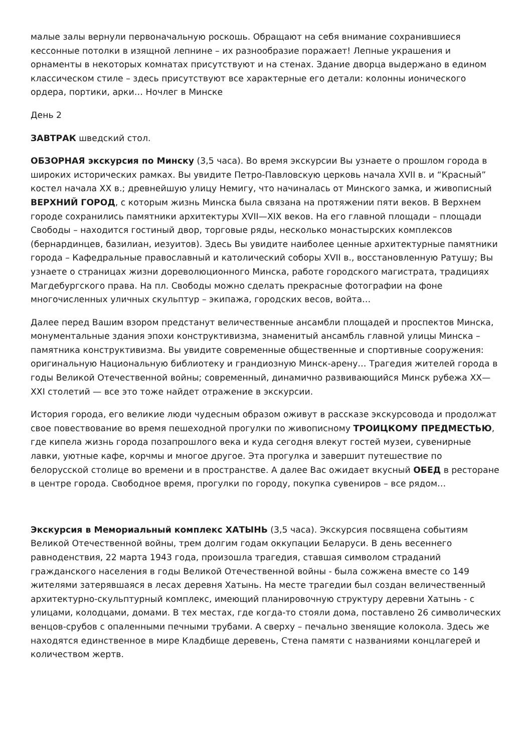малые залы вернули первоначальную роскошь. Обращают на себя внимание сохранившиеся кессонные потолки в изящной лепнине – их разнообразие поражает! Лепные украшения и орнаменты в некоторых комнатах присутствуют и на стенах. Здание дворца выдержано в едином классическом стиле – здесь присутствуют все характерные его детали: колонны ионического ордера, портики, арки… Ночлег в Минске
День 2
ЗАВТРАК шведский стол.
ОБЗОРНАЯ экскурсия по Минску (3,5 часа). Во время экскурсии Вы узнаете о прошлом города в широких исторических рамках. Вы увидите Петро-Павловскую церковь начала XVII в. и “Красный” костел начала XX в.; древнейшую улицу Немигу, что начиналась от Минского замка, и живописный ВЕРХНИЙ ГОРОД, с которым жизнь Минска была связана на протяжении пяти веков. В Верхнем городе сохранились памятники архитектуры XVII—XIX веков. На его главной площади – площади Свободы – находится гостиный двор, торговые ряды, несколько монастырских комплексов (бернардинцев, базилиан, иезуитов). Здесь Вы увидите наиболее ценные архитектурные памятники города – Кафедральные православный и католический соборы XVII в., восстановленную Ратушу; Вы узнаете о страницах жизни дореволюционного Минска, работе городского магистрата, традициях Магдебургского права. На пл. Свободы можно сделать прекрасные фотографии на фоне многочисленных уличных скульптур – экипажа, городских весов, войта…
Далее перед Вашим взором предстанут величественные ансамбли площадей и проспектов Минска, монументальные здания эпохи конструктивизма, знаменитый ансамбль главной улицы Минска – памятника конструктивизма. Вы увидите современные общественные и спортивные сооружения: оригинальную Национальную библиотеку и грандиозную Минск-арену… Трагедия жителей города в годы Великой Отечественной войны; современный, динамично развивающийся Минск рубежа XX—XXI столетий — все это тоже найдет отражение в экскурсии.
История города, его великие люди чудесным образом оживут в рассказе экскурсовода и продолжат свое повествование во время пешеходной прогулки по живописному ТРОИЦКОМУ ПРЕДМЕСТЬЮ, где кипела жизнь города позапрошлого века и куда сегодня влекут гостей музеи, сувенирные лавки, уютные кафе, корчмы и многое другое. Эта прогулка и завершит путешествие по белорусской столице во времени и в пространстве. А далее Вас ожидает вкусный ОБЕД в ресторане в центре города. Свободное время, прогулки по городу, покупка сувениров – все рядом…
Экскурсия в Мемориальный комплекс ХАТЫНЬ (3,5 часа). Экскурсия посвящена событиям Великой Отечественной войны, трем долгим годам оккупации Беларуси. В день весеннего равноденствия, 22 марта 1943 года, произошла трагедия, ставшая символом страданий гражданского населения в годы Великой Отечественной войны - была сожжена вместе со 149 жителями затерявшаяся в лесах деревня Хатынь. На месте трагедии был создан величественный архитектурно-скульптурный комплекс, имеющий планировочную структуру деревни Хатынь - с улицами, колодцами, домами. В тех местах, где когда-то стояли дома, поставлено 26 символических венцов-срубов с опаленными печными трубами. А сверху – печально звенящие колокола. Здесь же находятся единственное в мире Кладбище деревень, Стена памяти с названиями концлагерей и количеством жертв.